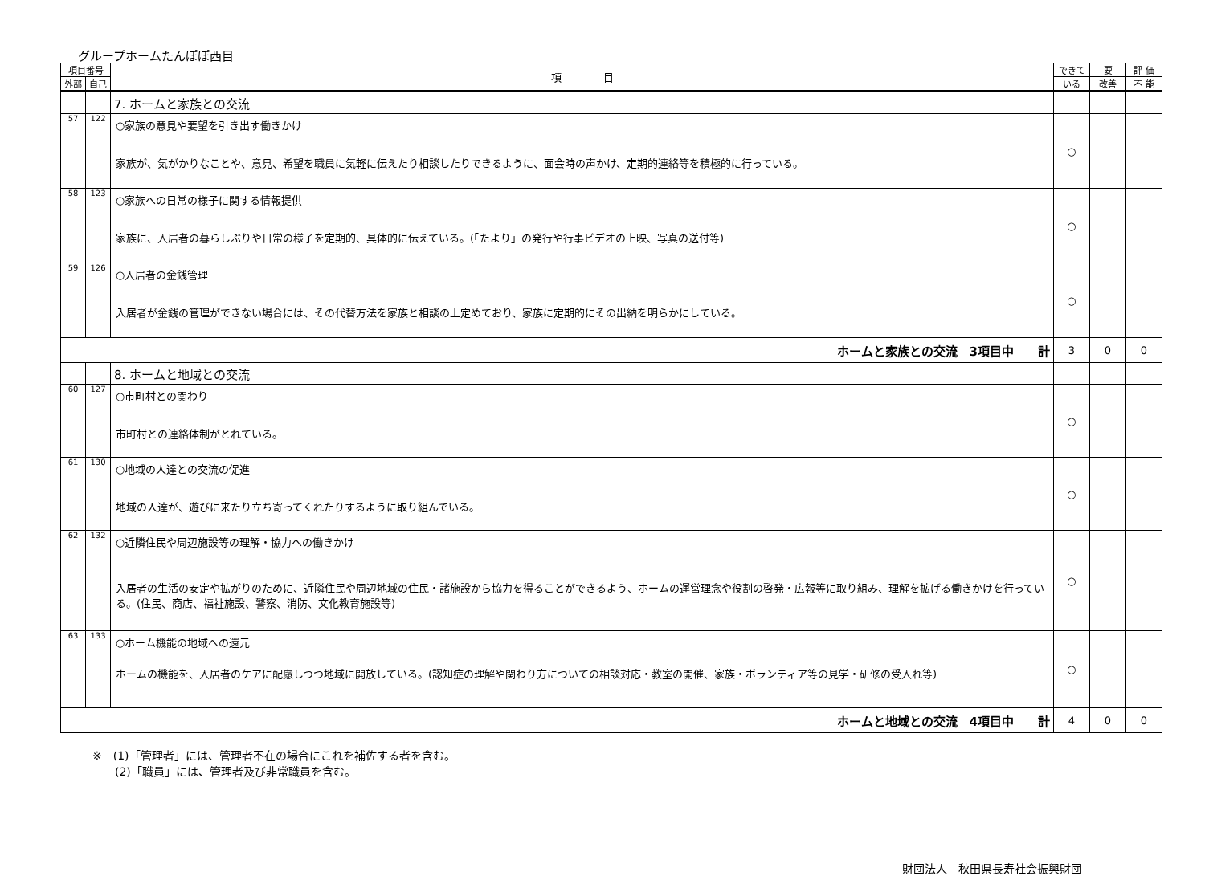グループホームたんぽぽ西目
| 項目番号 | | 項 目 | できて | 要 | 評 価 |
| --- | --- | --- | --- | --- | --- |
| 外部 | 自己 | | いる | 改善 | 不 能 |
| | | 7. ホームと家族との交流 | | | |
| 57 | 122 | ○家族の意見や要望を引き出す働きかけ 家族が、気がかりなことや、意見、希望を職員に気軽に伝えたり相談したりできるように、面会時の声かけ、定期的連絡等を積極的に行っている。 | ○ | | |
| 58 | 123 | ○家族への日常の様子に関する情報提供 家族に、入居者の暮らしぶりや日常の様子を定期的、具体的に伝えている。(「たより」の発行や行事ビデオの上映、写真の送付等) | ○ | | |
| 59 | 126 | ○入居者の金銭管理 入居者が金銭の管理ができない場合には、その代替方法を家族と相談の上定めており、家族に定期的にその出納を明らかにしている。 | ○ | | |
| ホームと家族との交流 3項目中 計 | | | 3 | 0 | 0 |
| | | 8. ホームと地域との交流 | | | |
| 60 | 127 | ○市町村との関わり 市町村との連絡体制がとれている。 | ○ | | |
| 61 | 130 | ○地域の人達との交流の促進 地域の人達が、遊びに来たり立ち寄ってくれたりするように取り組んでいる。 | ○ | | |
| 62 | 132 | ○近隣住民や周辺施設等の理解・協力への働きかけ 入居者の生活の安定や拡がりのために、近隣住民や周辺地域の住民・諸施設から協力を得ることができるよう、ホームの運営理念や役割の啓発・広報等に取り組み、理解を拡げる働きかけを行っている。(住民、商店、福祉施設、警察、消防、文化教育施設等) | ○ | | |
| 63 | 133 | ○ホーム機能の地域への還元 ホームの機能を、入居者のケアに配慮しつつ地域に開放している。(認知症の理解や関わり方についての相談対応・教室の開催、家族・ボランティア等の見学・研修の受入れ等) | ○ | | |
| ホームと地域との交流 4項目中 計 | | | 4 | 0 | 0 |
※　(1)「管理者」には、管理者不在の場合にこれを補佐する者を含む。
　　(2)「職員」には、管理者及び非常職員を含む。
財団法人　秋田県長寿社会振興財団